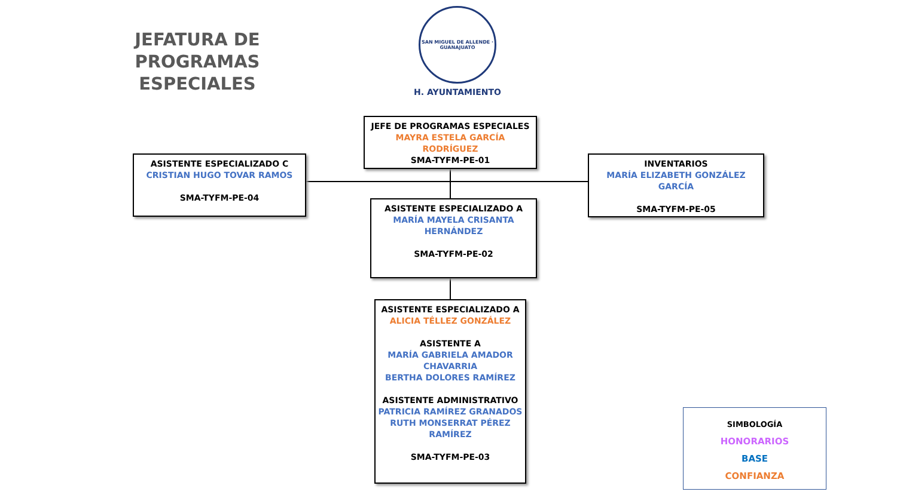JEFATURA DE
PROGRAMAS ESPECIALES
SAN MIGUEL DE ALLENDE · GUANAJUATO
H. AYUNTAMIENTO
JEFE DE PROGRAMAS ESPECIALES
MAYRA ESTELA GARCÍA
RODRÍGUEZ
SMA-TYFM-PE-01
ASISTENTE ESPECIALIZADO C
CRISTIAN HUGO TOVAR RAMOS
SMA-TYFM-PE-04
INVENTARIOS
MARÍA ELIZABETH GONZÁLEZ
GARCÍA
SMA-TYFM-PE-05
ASISTENTE ESPECIALIZADO A
MARÍA MAYELA CRISANTA
HERNÁNDEZ
SMA-TYFM-PE-02
ASISTENTE ESPECIALIZADO A
ALICIA TÉLLEZ GONZÁLEZ
ASISTENTE A
MARÍA GABRIELA AMADOR
CHAVARRIA
BERTHA DOLORES RAMÍREZ
ASISTENTE ADMINISTRATIVO
PATRICIA RAMÍREZ GRANADOS
RUTH MONSERRAT PÉREZ
RAMÍREZ
SMA-TYFM-PE-03
SIMBOLOGÍA
HONORARIOS
BASE
CONFIANZA